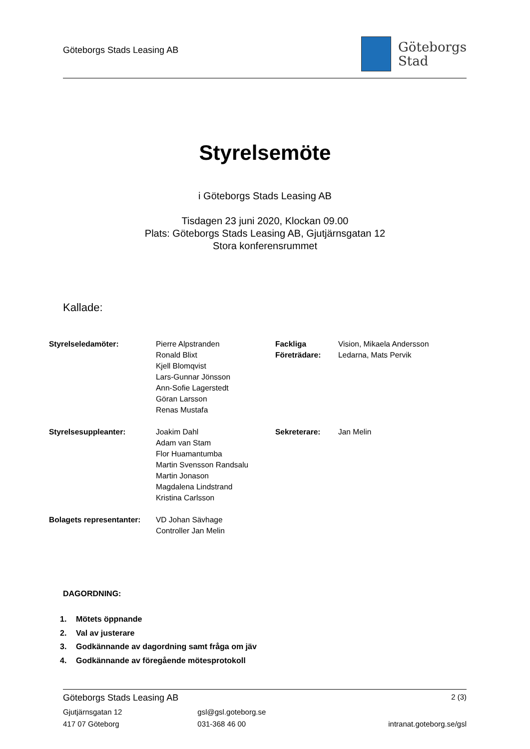Göteborgs Stads Leasing AB
Göteborgs
Stad
Styrelsemöte
i Göteborgs Stads Leasing AB
Tisdagen 23 juni 2020, Klockan 09.00
Plats: Göteborgs Stads Leasing AB, Gjutjärnsgatan 12
Stora konferensrummet
Kallade:
Styrelseledamöter: Pierre Alpstranden
Ronald Blixt
Kjell Blomqvist
Lars-Gunnar Jönsson
Ann-Sofie Lagerstedt
Göran Larsson
Renas Mustafa
Fackliga
Företrädare:
Vision, Mikaela Andersson
Ledarna, Mats Pervik
Styrelsesuppleanter: Joakim Dahl
Adam van Stam
Flor Huamantumba
Martin Svensson Randsalu
Martin Jonason
Magdalena Lindstrand
Kristina Carlsson
Sekreterare: Jan Melin
Bolagets representanter:
VD Johan Sävhage
Controller Jan Melin
DAGORDNING:
1. Mötets öppnande
2. Val av justerare
3. Godkännande av dagordning samt fråga om jäv
4. Godkännande av föregående mötesprotokoll
Göteborgs Stads Leasing AB
2 (3)
Gjutjärnsgatan 12
417 07 Göteborg
gsl@gsl.goteborg.se
031-368 46 00
intranat.goteborg.se/gsl